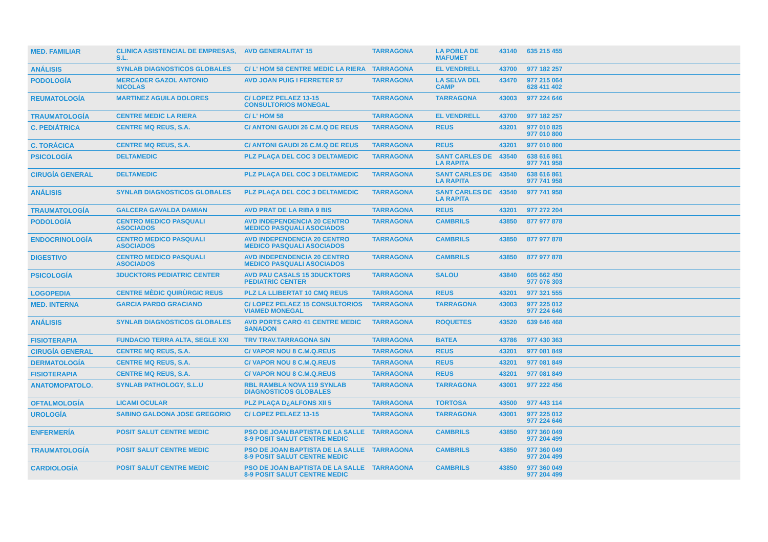| MED. FAMILIAR | CLINICA ASISTENCIAL DE EMPRESAS, S.L. | AVD GENERALITAT 15 | TARRAGONA | LA POBLA DE MAFUMET | 43140 | 635 215 455 |
| ANÁLISIS | SYNLAB DIAGNOSTICOS GLOBALES | C/ L' HOM 58 CENTRE MEDIC LA RIERA | TARRAGONA | EL VENDRELL | 43700 | 977 182 257 |
| PODOLOGÍA | MERCADER GAZOL ANTONIO NICOLAS | AVD JOAN PUIG I FERRETER 57 | TARRAGONA | LA SELVA DEL CAMP | 43470 | 977 215 064 628 411 402 |
| REUMATOLOGÍA | MARTINEZ AGUILA DOLORES | C/ LOPEZ PELAEZ 13-15 CONSULTORIOS MONEGAL | TARRAGONA | TARRAGONA | 43003 | 977 224 646 |
| TRAUMATOLOGÍA | CENTRE MEDIC LA RIERA | C/ L' HOM 58 | TARRAGONA | EL VENDRELL | 43700 | 977 182 257 |
| C. PEDIÁTRICA | CENTRE MQ REUS, S.A. | C/ ANTONI GAUDI 26 C.M.Q DE REUS | TARRAGONA | REUS | 43201 | 977 010 825 977 010 800 |
| C. TORÁCICA | CENTRE MQ REUS, S.A. | C/ ANTONI GAUDI 26 C.M.Q DE REUS | TARRAGONA | REUS | 43201 | 977 010 800 |
| PSICOLOGÍA | DELTAMEDIC | PLZ PLAÇA DEL COC 3 DELTAMEDIC | TARRAGONA | SANT CARLES DE LA RAPITA | 43540 | 638 616 861 977 741 958 |
| CIRUGÍA GENERAL | DELTAMEDIC | PLZ PLAÇA DEL COC 3 DELTAMEDIC | TARRAGONA | SANT CARLES DE LA RAPITA | 43540 | 638 616 861 977 741 958 |
| ANÁLISIS | SYNLAB DIAGNOSTICOS GLOBALES | PLZ PLAÇA DEL COC 3 DELTAMEDIC | TARRAGONA | SANT CARLES DE LA RAPITA | 43540 | 977 741 958 |
| TRAUMATOLOGÍA | GALCERA GAVALDA DAMIAN | AVD PRAT DE LA RIBA 9 BIS | TARRAGONA | REUS | 43201 | 977 272 204 |
| PODOLOGÍA | CENTRO MEDICO PASQUALI ASOCIADOS | AVD INDEPENDENCIA 20 CENTRO MEDICO PASQUALI ASOCIADOS | TARRAGONA | CAMBRILS | 43850 | 877 977 878 |
| ENDOCRINOLOGÍA | CENTRO MEDICO PASQUALI ASOCIADOS | AVD INDEPENDENCIA 20 CENTRO MEDICO PASQUALI ASOCIADOS | TARRAGONA | CAMBRILS | 43850 | 877 977 878 |
| DIGESTIVO | CENTRO MEDICO PASQUALI ASOCIADOS | AVD INDEPENDENCIA 20 CENTRO MEDICO PASQUALI ASOCIADOS | TARRAGONA | CAMBRILS | 43850 | 877 977 878 |
| PSICOLOGÍA | 3DUCKTORS PEDIATRIC CENTER | AVD PAU CASALS 15 3DUCKTORS PEDIATRIC CENTER | TARRAGONA | SALOU | 43840 | 605 662 450 977 076 303 |
| LOGOPEDIA | CENTRE MÈDIC QUIRÙRGIC REUS | PLZ LA LLIBERTAT 10 CMQ REUS | TARRAGONA | REUS | 43201 | 977 321 555 |
| MED. INTERNA | GARCIA PARDO GRACIANO | C/ LOPEZ PELAEZ 15 CONSULTORIOS VIAMED MONEGAL | TARRAGONA | TARRAGONA | 43003 | 977 225 012 977 224 646 |
| ANÁLISIS | SYNLAB DIAGNOSTICOS GLOBALES | AVD PORTS CARO 41 CENTRE MEDIC SANADON | TARRAGONA | ROQUETES | 43520 | 639 646 468 |
| FISIOTERAPIA | FUNDACIO TERRA ALTA, SEGLE XXI | TRV TRAV.TARRAGONA S/N | TARRAGONA | BATEA | 43786 | 977 430 363 |
| CIRUGÍA GENERAL | CENTRE MQ REUS, S.A. | C/ VAPOR NOU 8 C.M.Q.REUS | TARRAGONA | REUS | 43201 | 977 081 849 |
| DERMATOLOGÍA | CENTRE MQ REUS, S.A. | C/ VAPOR NOU 8 C.M.Q.REUS | TARRAGONA | REUS | 43201 | 977 081 849 |
| FISIOTERAPIA | CENTRE MQ REUS, S.A. | C/ VAPOR NOU 8 C.M.Q.REUS | TARRAGONA | REUS | 43201 | 977 081 849 |
| ANATOMOPATOLO. | SYNLAB PATHOLOGY, S.L.U | RBL RAMBLA NOVA 119 SYNLAB DIAGNOSTICOS GLOBALES | TARRAGONA | TARRAGONA | 43001 | 977 222 456 |
| OFTALMOLOGÍA | LICAMI OCULAR | PLZ PLAÇA D¿ALFONS XII 5 | TARRAGONA | TORTOSA | 43500 | 977 443 114 |
| UROLOGÍA | SABINO GALDONA JOSE GREGORIO | C/ LOPEZ PELAEZ 13-15 | TARRAGONA | TARRAGONA | 43001 | 977 225 012 977 224 646 |
| ENFERMERÍA | POSIT SALUT CENTRE MEDIC | PSO DE JOAN BAPTISTA DE LA SALLE 8-9 POSIT SALUT CENTRE MEDIC | TARRAGONA | CAMBRILS | 43850 | 977 360 049 977 204 499 |
| TRAUMATOLOGÍA | POSIT SALUT CENTRE MEDIC | PSO DE JOAN BAPTISTA DE LA SALLE 8-9 POSIT SALUT CENTRE MEDIC | TARRAGONA | CAMBRILS | 43850 | 977 360 049 977 204 499 |
| CARDIOLOGÍA | POSIT SALUT CENTRE MEDIC | PSO DE JOAN BAPTISTA DE LA SALLE 8-9 POSIT SALUT CENTRE MEDIC | TARRAGONA | CAMBRILS | 43850 | 977 360 049 977 204 499 |